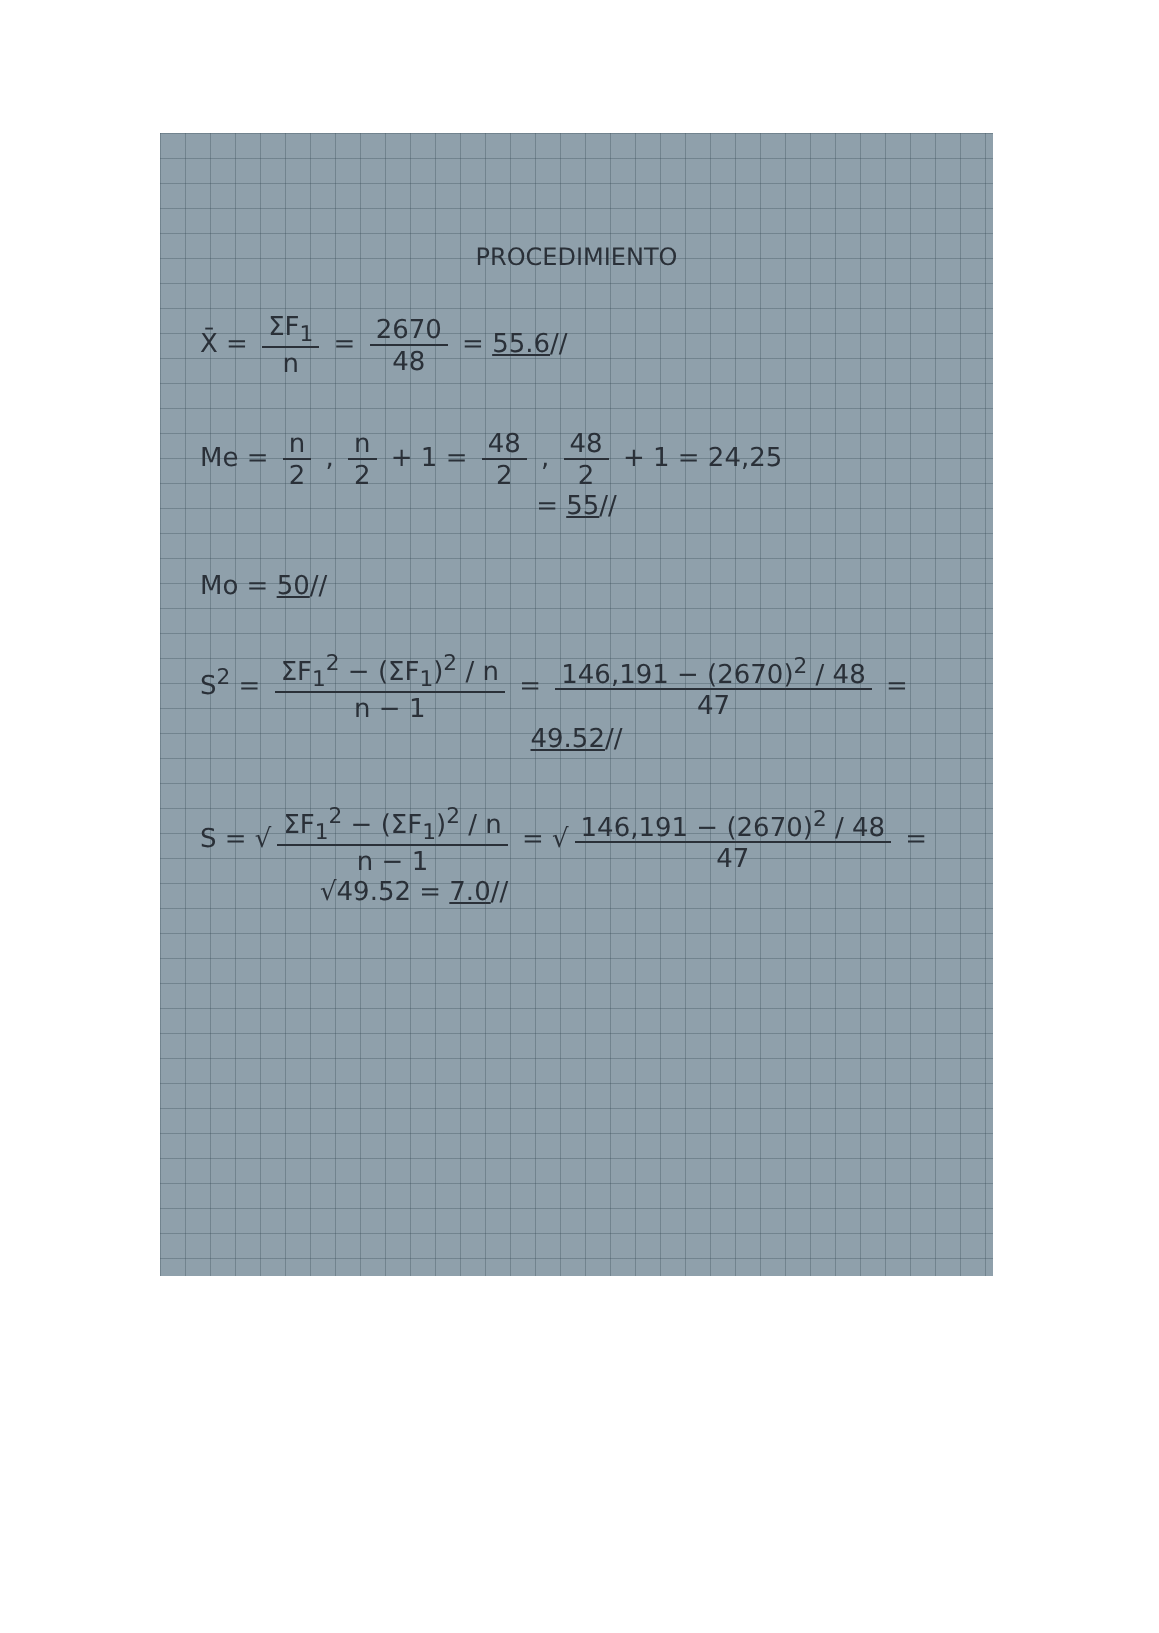PROCEDIMIENTO
X̄ = ΣF<sub>1</sub> n = 2670 48 = 55.6//
Me = n 2 , n 2 + 1 = 48 2 , 48 2 + 1 = 24,25
= 55//
Mo = 50//
S<sup>2</sup> = ΣF<sub>1</sub><sup>2</sup> − (ΣF<sub>1</sub>)<sup>2</sup> / n n − 1 = 146,191 − (2670)<sup>2</sup> / 48 47 =
49.52//
S = √ ΣF<sub>1</sub><sup>2</sup> − (ΣF<sub>1</sub>)<sup>2</sup> / n n − 1 = √ 146,191 − (2670)<sup>2</sup> / 48 47 =
√49.52 = 7.0//